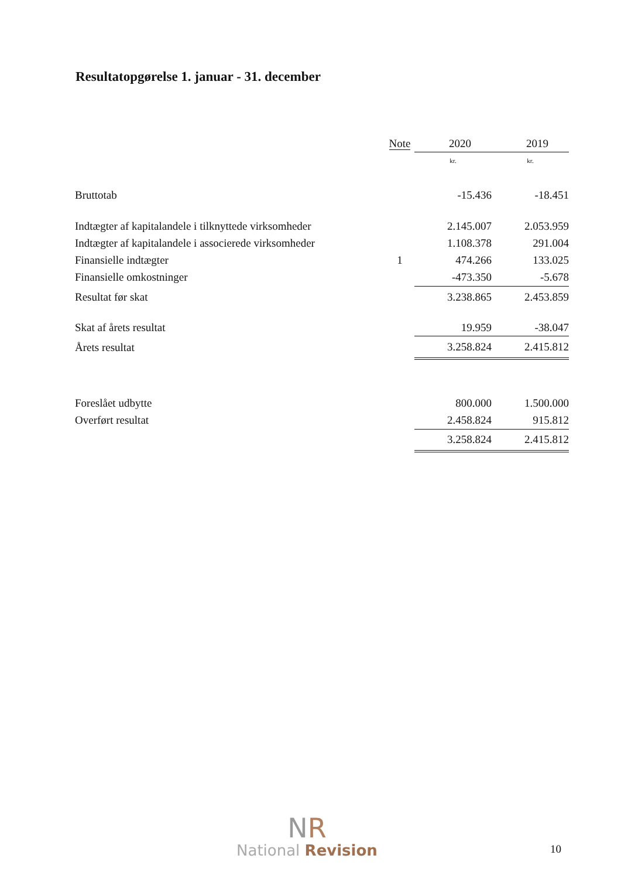Resultatopgørelse 1. januar - 31. december
| | Note | 2020 | 2019 |
| --- | --- | --- | --- |
| | | kr. | kr. |
| Bruttotab | | -15.436 | -18.451 |
| Indtægter af kapitalandele i tilknyttede virksomheder | | 2.145.007 | 2.053.959 |
| Indtægter af kapitalandele i associerede virksomheder | | 1.108.378 | 291.004 |
| Finansielle indtægter | 1 | 474.266 | 133.025 |
| Finansielle omkostninger | | -473.350 | -5.678 |
| Resultat før skat | | 3.238.865 | 2.453.859 |
| Skat af årets resultat | | 19.959 | -38.047 |
| Årets resultat | | 3.258.824 | 2.415.812 |
| Foreslået udbytte | | 800.000 | 1.500.000 |
| Overført resultat | | 2.458.824 | 915.812 |
| | | 3.258.824 | 2.415.812 |
NR
National Revision
10